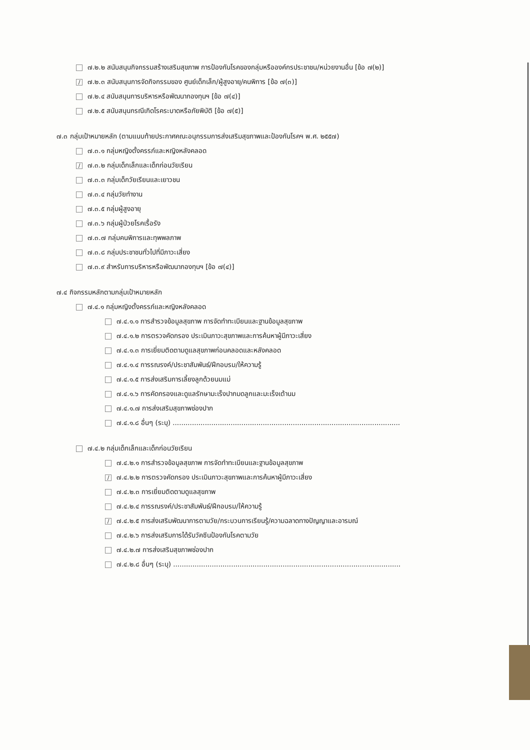๗.๒.๒ สนับสนุนกิจกรรมสร้างเสริมสุขภาพ การป้องกันโรคของกลุ่มหรือองค์กรประชาชน/หน่วยงานอื่น [ข้อ ๗(๒)]
/ ๗.๒.๓ สนับสนุนการจัดกิจกรรมของ ศูนย์เด็กเล็ก/ผู้สูงอายุ/คนพิการ [ข้อ ๗(๓)]
๗.๒.๔ สนับสนุนการบริหารหรือพัฒนากองทุนฯ [ข้อ ๗(๔)]
๗.๒.๕ สนับสนุนกรณีเกิดโรคระบาดหรือภัยพิบัติ [ข้อ ๗(๕)]
๗.๓ กลุ่มเป้าหมายหลัก (ตามแนบท้ายประกาศคณะอนุกรรมการส่งเสริมสุขภาพและป้องกันโรคฯ พ.ศ. ๒๕๕๗)
๗.๓.๑ กลุ่มหญิงตั้งครรภ์และหญิงหลังคลอด
/ ๗.๓.๒ กลุ่มเด็กเล็กและเด็กก่อนวัยเรียน
๗.๓.๓ กลุ่มเด็กวัยเรียนและเยาวชน
๗.๓.๔ กลุ่มวัยทำงาน
๗.๓.๕ กลุ่มผู้สูงอายุ
๗.๓.๖ กลุ่มผู้ป่วยโรคเรื้อรัง
๗.๓.๗ กลุ่มคนพิการและทุพพลภาพ
๗.๓.๘ กลุ่มประชาชนทั่วไปที่มีภาวะเสี่ยง
๗.๓.๙ สำหรับการบริหารหรือพัฒนากองทุนฯ [ข้อ ๗(๔)]
๗.๔ กิจกรรมหลักตามกลุ่มเป้าหมายหลัก
๗.๔.๑ กลุ่มหญิงตั้งครรภ์และหญิงหลังคลอด
๗.๔.๑.๑ การสำรวจข้อมูลสุขภาพ การจัดทำทะเบียนและฐานข้อมูลสุขภาพ
๗.๔.๑.๒ การตรวจคัดกรอง ประเมินภาวะสุขภาพและการค้นหาผู้มีภาวะเสี่ยง
๗.๔.๑.๓ การเยี่ยมติดตามดูแลสุขภาพก่อนคลอดและหลังคลอด
๗.๔.๑.๔ การรณรงค์/ประชาสัมพันธ์/ฝึกอบรม/ให้ความรู้
๗.๔.๑.๕ การส่งเสริมการเลี้ยงลูกด้วยนมแม่
๗.๔.๑.๖ การคัดกรองและดูแลรักษามะเร็งปากมดลูกและมะเร็งเต้านม
๗.๔.๑.๗ การส่งเสริมสุขภาพช่องปาก
๗.๔.๑.๘ อื่นๆ (ระบุ) ..........................................................................................................
๗.๔.๒ กลุ่มเด็กเล็กและเด็กก่อนวัยเรียน
๗.๔.๒.๑ การสำรวจข้อมูลสุขภาพ การจัดทำทะเบียนและฐานข้อมูลสุขภาพ
/ ๗.๔.๒.๒ การตรวจคัดกรอง ประเมินภาวะสุขภาพและการค้นหาผู้มีภาวะเสี่ยง
๗.๔.๒.๓ การเยี่ยมติดตามดูแลสุขภาพ
๗.๔.๒.๔ การรณรงค์/ประชาสัมพันธ์/ฝึกอบรม/ให้ความรู้
/ ๗.๔.๒.๕ การส่งเสริมพัฒนาการตามวัย/กระบวนการเรียนรู้/ความฉลาดทางปัญญาและอารมณ์
๗.๔.๒.๖ การส่งเสริมการได้รับวัคซีนป้องกันโรคตามวัย
๗.๔.๒.๗ การส่งเสริมสุขภาพช่องปาก
๗.๔.๒.๘ อื่นๆ (ระบุ) ..........................................................................................................